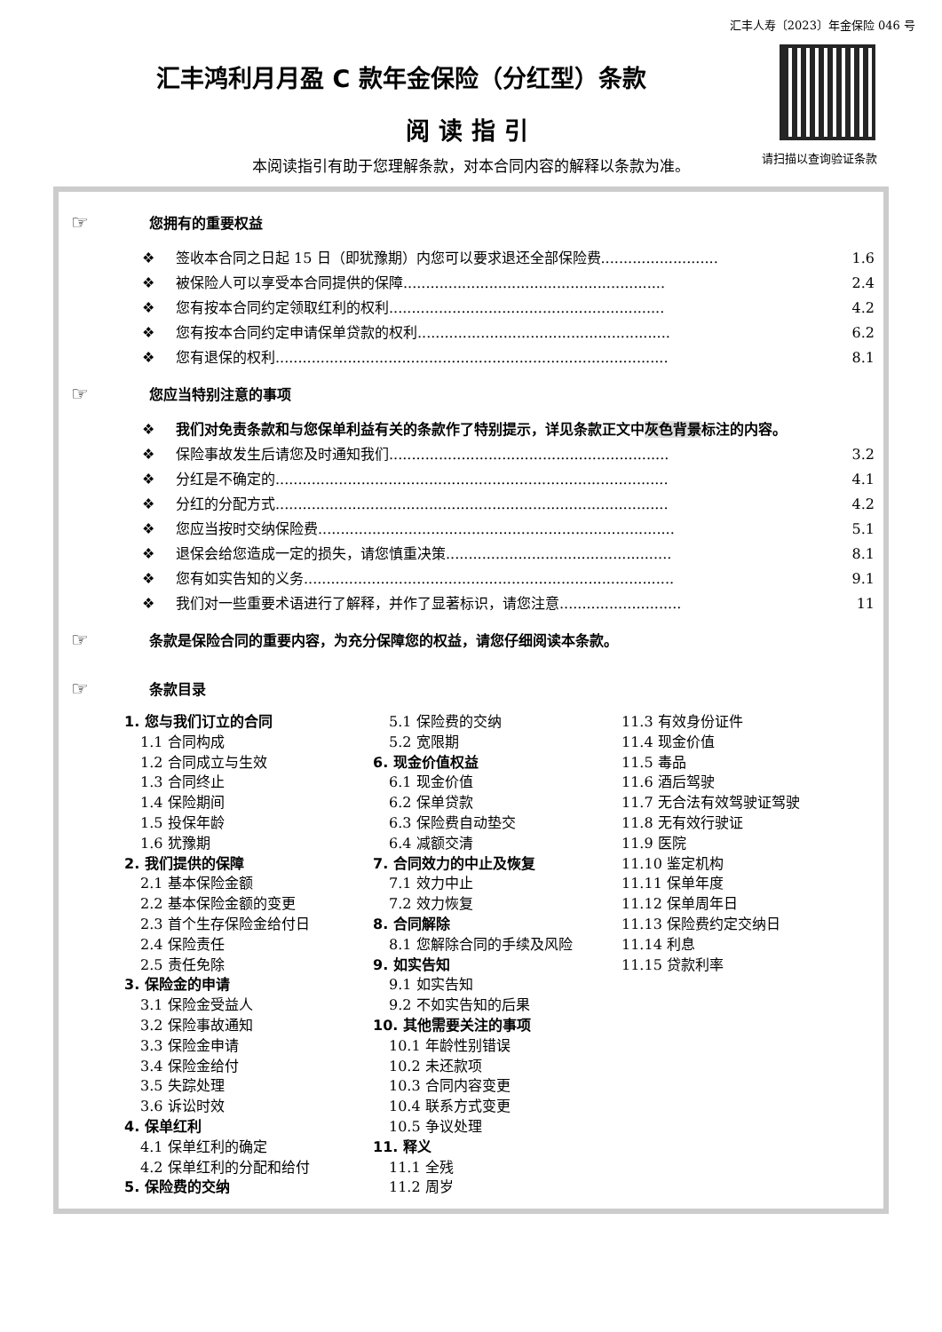汇丰人寿〔2023〕年金保险 046 号
请扫描以查询验证条款
汇丰鸿利月月盈 C 款年金保险（分红型）条款
阅读指引
本阅读指引有助于您理解条款，对本合同内容的解释以条款为准。
☞ 您拥有的重要权益
❖ 签收本合同之日起 15 日（即犹豫期）内您可以要求退还全部保险费.......................... 1.6
❖ 被保险人可以享受本合同提供的保障.......................................................... 2.4
❖ 您有按本合同约定领取红利的权利............................................................. 4.2
❖ 您有按本合同约定申请保单贷款的权利........................................................ 6.2
❖ 您有退保的权利....................................................................................... 8.1
☞ 您应当特别注意的事项
❖ 我们对免责条款和与您保单利益有关的条款作了特别提示，详见条款正文中灰色背景标注的内容。
❖ 保险事故发生后请您及时通知我们.............................................................. 3.2
❖ 分红是不确定的....................................................................................... 4.1
❖ 分红的分配方式....................................................................................... 4.2
❖ 您应当按时交纳保险费............................................................................... 5.1
❖ 退保会给您造成一定的损失，请您慎重决策.................................................. 8.1
❖ 您有如实告知的义务.................................................................................. 9.1
❖ 我们对一些重要术语进行了解释，并作了显著标识，请您注意........................... 11
☞ 条款是保险合同的重要内容，为充分保障您的权益，请您仔细阅读本条款。
☞ 条款目录
1. 您与我们订立的合同
1.1 合同构成
1.2 合同成立与生效
1.3 合同终止
1.4 保险期间
1.5 投保年龄
1.6 犹豫期
2. 我们提供的保障
2.1 基本保险金额
2.2 基本保险金额的变更
2.3 首个生存保险金给付日
2.4 保险责任
2.5 责任免除
3. 保险金的申请
3.1 保险金受益人
3.2 保险事故通知
3.3 保险金申请
3.4 保险金给付
3.5 失踪处理
3.6 诉讼时效
4. 保单红利
4.1 保单红利的确定
4.2 保单红利的分配和给付
5. 保险费的交纳
5.1 保险费的交纳
5.2 宽限期
6. 现金价值权益
6.1 现金价值
6.2 保单贷款
6.3 保险费自动垫交
6.4 减额交清
7. 合同效力的中止及恢复
7.1 效力中止
7.2 效力恢复
8. 合同解除
8.1 您解除合同的手续及风险
9. 如实告知
9.1 如实告知
9.2 不如实告知的后果
10. 其他需要关注的事项
10.1 年龄性别错误
10.2 未还款项
10.3 合同内容变更
10.4 联系方式变更
10.5 争议处理
11. 释义
11.1 全残
11.2 周岁
11.3 有效身份证件
11.4 现金价值
11.5 毒品
11.6 酒后驾驶
11.7 无合法有效驾驶证驾驶
11.8 无有效行驶证
11.9 医院
11.10 鉴定机构
11.11 保单年度
11.12 保单周年日
11.13 保险费约定交纳日
11.14 利息
11.15 贷款利率